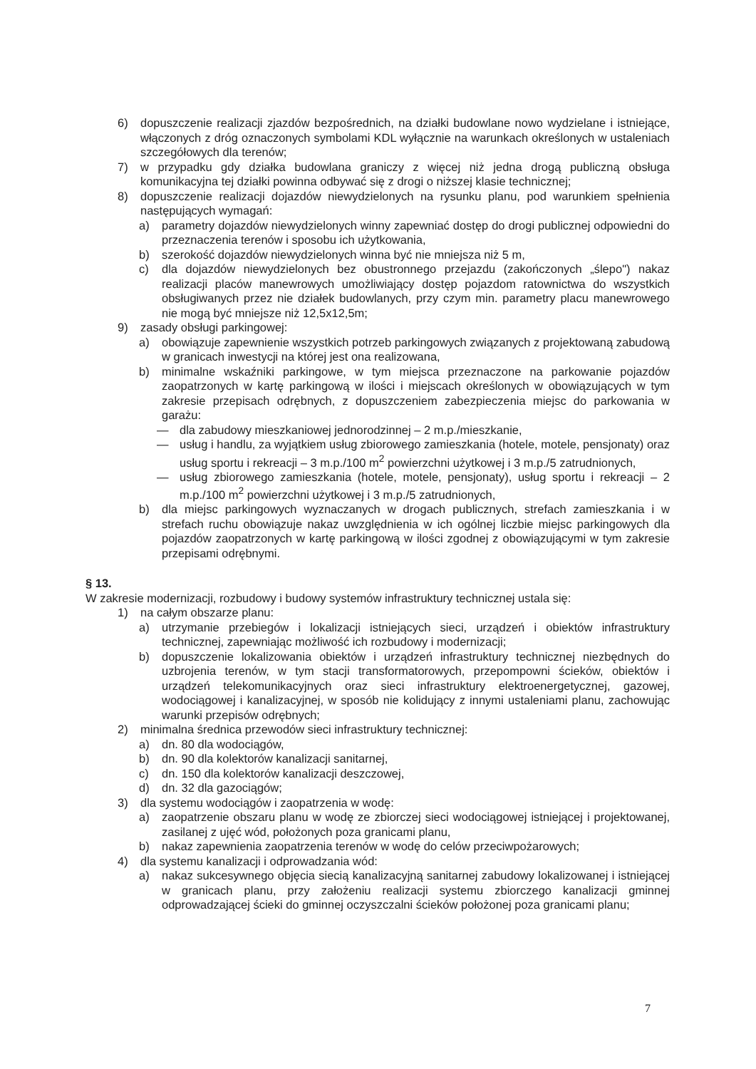6) dopuszczenie realizacji zjazdów bezpośrednich, na działki budowlane nowo wydzielane i istniejące, włączonych z dróg oznaczonych symbolami KDL wyłącznie na warunkach określonych w ustaleniach szczegółowych dla terenów;
7) w przypadku gdy działka budowlana graniczy z więcej niż jedna drogą publiczną obsługa komunikacyjna tej działki powinna odbywać się z drogi o niższej klasie technicznej;
8) dopuszczenie realizacji dojazdów niewydzielonych na rysunku planu, pod warunkiem spełnienia następujących wymagań:
a) parametry dojazdów niewydzielonych winny zapewniać dostęp do drogi publicznej odpowiedni do przeznaczenia terenów i sposobu ich użytkowania,
b) szerokość dojazdów niewydzielonych winna być nie mniejsza niż 5 m,
c) dla dojazdów niewydzielonych bez obustronnego przejazdu (zakończonych „ślepo") nakaz realizacji placów manewrowych umożliwiający dostęp pojazdom ratownictwa do wszystkich obsługiwanych przez nie działek budowlanych, przy czym min. parametry placu manewrowego nie mogą być mniejsze niż 12,5x12,5m;
9) zasady obsługi parkingowej:
a) obowiązuje zapewnienie wszystkich potrzeb parkingowych związanych z projektowaną zabudową w granicach inwestycji na której jest ona realizowana,
b) minimalne wskaźniki parkingowe, w tym miejsca przeznaczone na parkowanie pojazdów zaopatrzonych w kartę parkingową w ilości i miejscach określonych w obowiązujących w tym zakresie przepisach odrębnych, z dopuszczeniem zabezpieczenia miejsc do parkowania w garażu:
— dla zabudowy mieszkaniowej jednorodzinnej – 2 m.p./mieszkanie,
— usług i handlu, za wyjątkiem usług zbiorowego zamieszkania (hotele, motele, pensjonaty) oraz usług sportu i rekreacji – 3 m.p./100 m<sup>2</sup> powierzchni użytkowej i 3 m.p./5 zatrudnionych,
— usług zbiorowego zamieszkania (hotele, motele, pensjonaty), usług sportu i rekreacji – 2 m.p./100 m<sup>2</sup> powierzchni użytkowej i 3 m.p./5 zatrudnionych,
b) dla miejsc parkingowych wyznaczanych w drogach publicznych, strefach zamieszkania i w strefach ruchu obowiązuje nakaz uwzględnienia w ich ogólnej liczbie miejsc parkingowych dla pojazdów zaopatrzonych w kartę parkingową w ilości zgodnej z obowiązującymi w tym zakresie przepisami odrębnymi.
§ 13.
W zakresie modernizacji, rozbudowy i budowy systemów infrastruktury technicznej ustala się:
1) na całym obszarze planu:
a) utrzymanie przebiegów i lokalizacji istniejących sieci, urządzeń i obiektów infrastruktury technicznej, zapewniając możliwość ich rozbudowy i modernizacji;
b) dopuszczenie lokalizowania obiektów i urządzeń infrastruktury technicznej niezbędnych do uzbrojenia terenów, w tym stacji transformatorowych, przepompowni ścieków, obiektów i urządzeń telekomunikacyjnych oraz sieci infrastruktury elektroenergetycznej, gazowej, wodociągowej i kanalizacyjnej, w sposób nie kolidujący z innymi ustaleniami planu, zachowując warunki przepisów odrębnych;
2) minimalna średnica przewodów sieci infrastruktury technicznej:
a) dn. 80 dla wodociągów,
b) dn. 90 dla kolektorów kanalizacji sanitarnej,
c) dn. 150 dla kolektorów kanalizacji deszczowej,
d) dn. 32 dla gazociągów;
3) dla systemu wodociągów i zaopatrzenia w wodę:
a) zaopatrzenie obszaru planu w wodę ze zbiorczej sieci wodociągowej istniejącej i projektowanej, zasilanej z ujęć wód, położonych poza granicami planu,
b) nakaz zapewnienia zaopatrzenia terenów w wodę do celów przeciwpożarowych;
4) dla systemu kanalizacji i odprowadzania wód:
a) nakaz sukcesywnego objęcia siecią kanalizacyjną sanitarnej zabudowy lokalizowanej i istniejącej w granicach planu, przy założeniu realizacji systemu zbiorczego kanalizacji gminnej odprowadzającej ścieki do gminnej oczyszczalni ścieków położonej poza granicami planu;
7